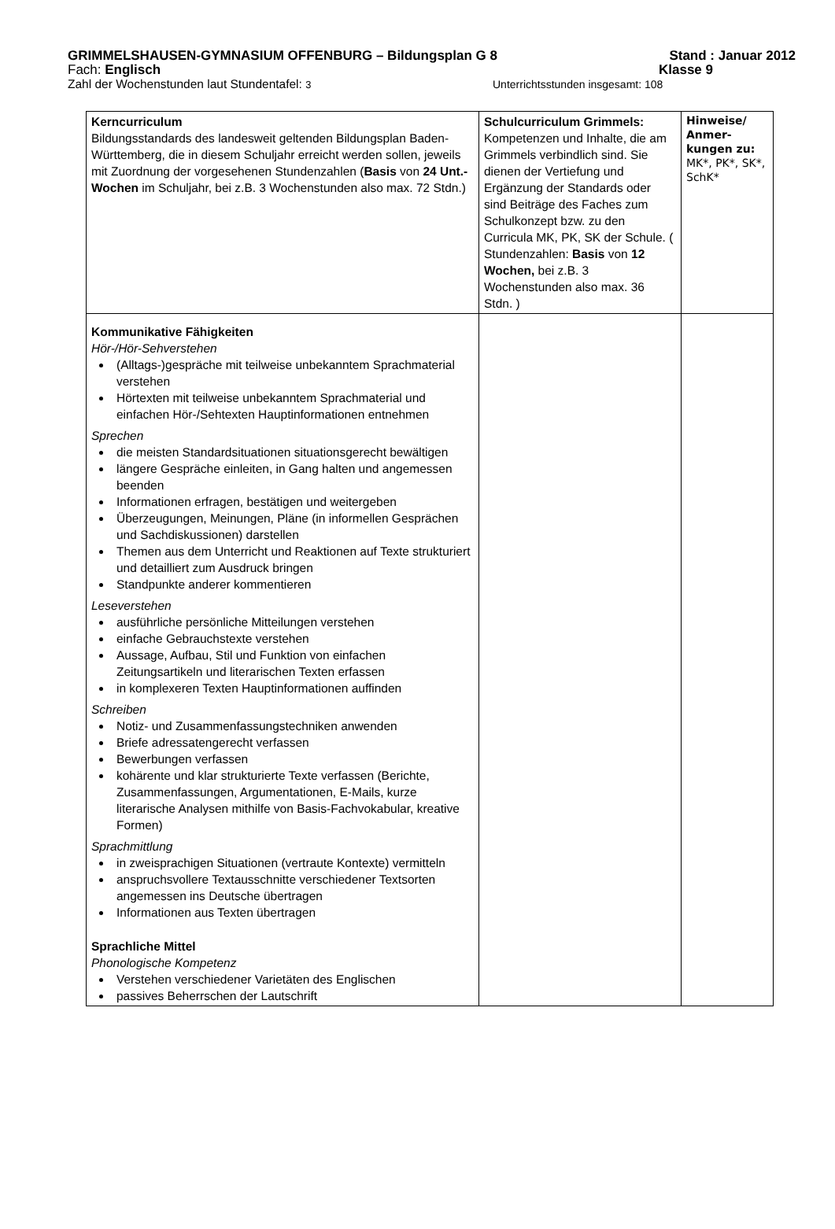GRIMMELSHAUSEN-GYMNASIUM OFFENBURG – Bildungsplan G 8 Stand : Januar 2012
Fach: Englisch Klasse 9
Zahl der Wochenstunden laut Stundentafel: 3 Unterrichtsstunden insgesamt: 108
| Kerncurriculum Bildungsstandards des landesweit geltenden Bildungsplan Baden-Württemberg, die in diesem Schuljahr erreicht werden sollen, jeweils mit Zuordnung der vorgesehenen Stundenzahlen ( Basis von 24 Unt.-Wochen im Schuljahr, bei z.B. 3 Wochenstunden also max. 72 Stdn.) | Schulcurriculum Grimmels: Kompetenzen und Inhalte, die am Grimmels verbindlich sind. Sie dienen der Vertiefung und Ergänzung der Standards oder sind Beiträge des Faches zum Schulkonzept bzw. zu den Curricula MK, PK, SK der Schule. ( Stundenzahlen: Basis von 12 Wochen, bei z.B. 3 Wochenstunden also max. 36 Stdn. ) | Hinweise/ Anmer-kungen zu: MK*, PK*, SK*, SchK* |
| Kommunikative Fähigkeiten Hör-/Hör-Sehverstehen (Alltags-)gespräche mit teilweise unbekanntem Sprachmaterial verstehen Hörtexten mit teilweise unbekanntem Sprachmaterial und einfachen Hör-/Sehtexten Hauptinformationen entnehmen Sprechen die meisten Standardsituationen situationsgerecht bewältigen längere Gespräche einleiten, in Gang halten und angemessen beenden Informationen erfragen, bestätigen und weitergeben Überzeugungen, Meinungen, Pläne (in informellen Gesprächen und Sachdiskussionen) darstellen Themen aus dem Unterricht und Reaktionen auf Texte strukturiert und detailliert zum Ausdruck bringen Standpunkte anderer kommentieren Leseverstehen ausführliche persönliche Mitteilungen verstehen einfache Gebrauchstexte verstehen Aussage, Aufbau, Stil und Funktion von einfachen Zeitungsartikeln und literarischen Texten erfassen in komplexeren Texten Hauptinformationen auffinden Schreiben Notiz- und Zusammenfassungstechniken anwenden Briefe adressatengerecht verfassen Bewerbungen verfassen kohärente und klar strukturierte Texte verfassen (Berichte, Zusammenfassungen, Argumentationen, E-Mails, kurze literarische Analysen mithilfe von Basis-Fachvokabular, kreative Formen) Sprachmittlung in zweisprachigen Situationen (vertraute Kontexte) vermitteln anspruchsvollere Textausschnitte verschiedener Textsorten angemessen ins Deutsche übertragen Informationen aus Texten übertragen Sprachliche Mittel Phonologische Kompetenz Verstehen verschiedener Varietäten des Englischen passives Beherrschen der Lautschrift | | |